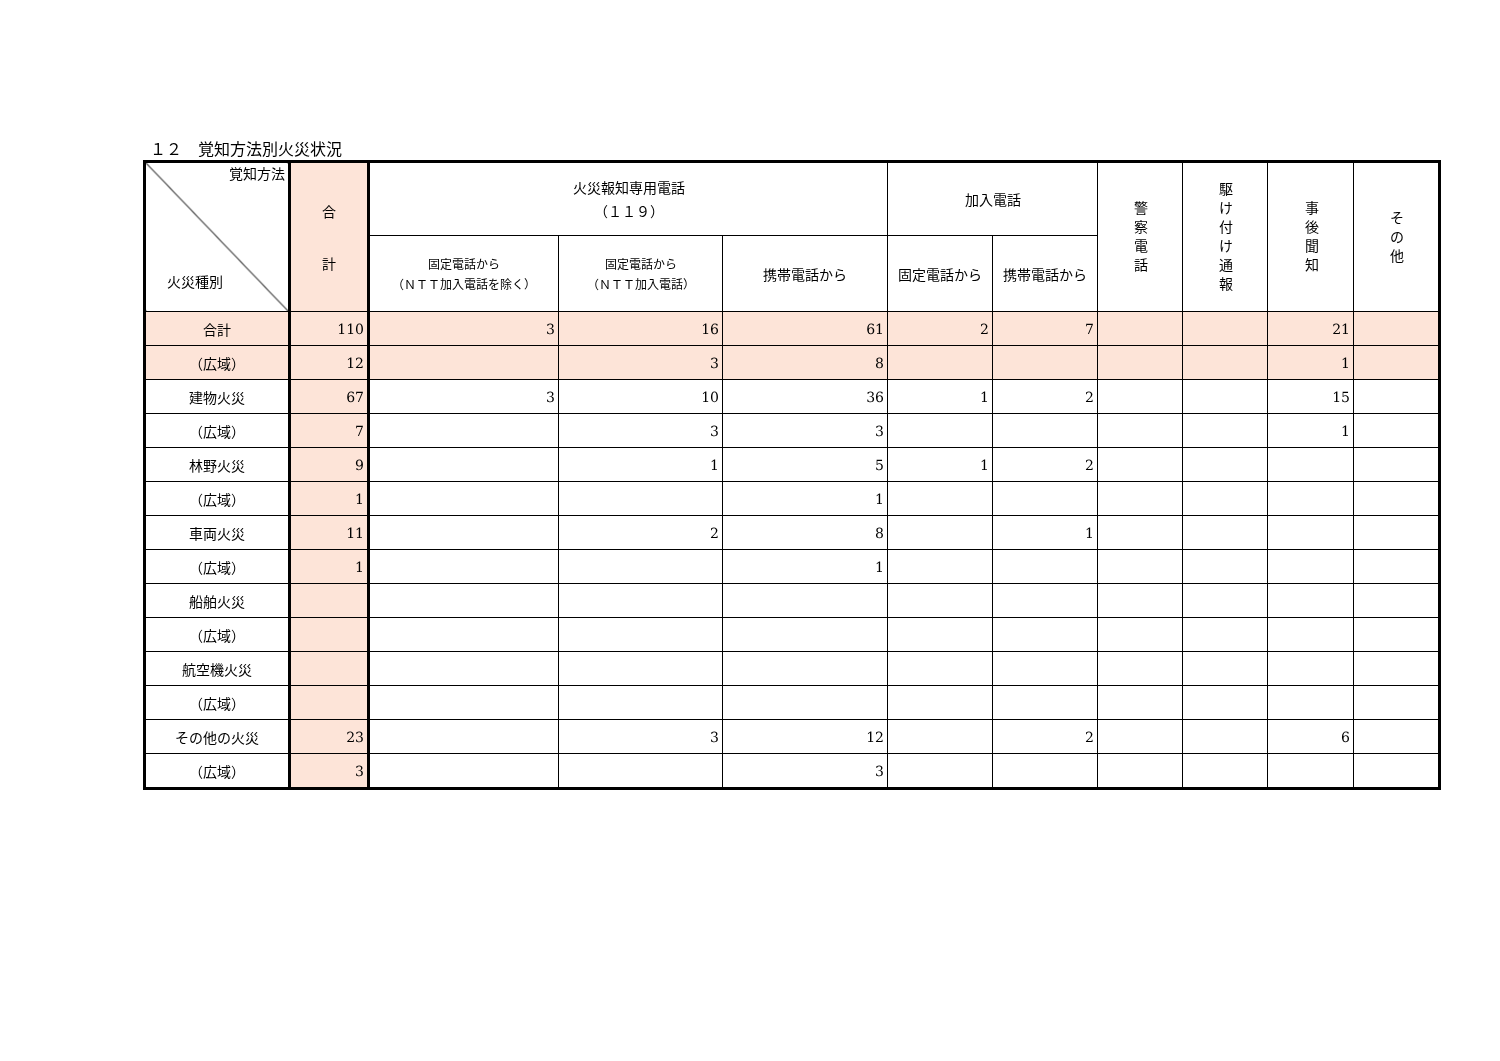１２　覚知方法別火災状況
| 覚知方法 火災種別 | 合 計 | 火災報知専用電話 （１１９） | | | 加入電話 | | 警察電話 | 駆け付け通報 | 事後聞知 | その他 |
| --- | --- | --- | --- | --- | --- | --- | --- | --- | --- | --- |
| | | 固定電話から （ＮＴＴ加入電話を除く） | 固定電話から （ＮＴＴ加入電話） | 携帯電話から | 固定電話から | 携帯電話から | | | | |
| 合計 | 110 | 3 | 16 | 61 | 2 | 7 | | | 21 | |
| （広域） | 12 | | 3 | 8 | | | | | 1 | |
| 建物火災 | 67 | 3 | 10 | 36 | 1 | 2 | | | 15 | |
| （広域） | 7 | | 3 | 3 | | | | | 1 | |
| 林野火災 | 9 | | 1 | 5 | 1 | 2 | | | | |
| （広域） | 1 | | | 1 | | | | | | |
| 車両火災 | 11 | | 2 | 8 | | 1 | | | | |
| （広域） | 1 | | | 1 | | | | | | |
| 船舶火災 | | | | | | | | | | |
| （広域） | | | | | | | | | | |
| 航空機火災 | | | | | | | | | | |
| （広域） | | | | | | | | | | |
| その他の火災 | 23 | | 3 | 12 | | 2 | | | 6 | |
| （広域） | 3 | | | 3 | | | | | | |